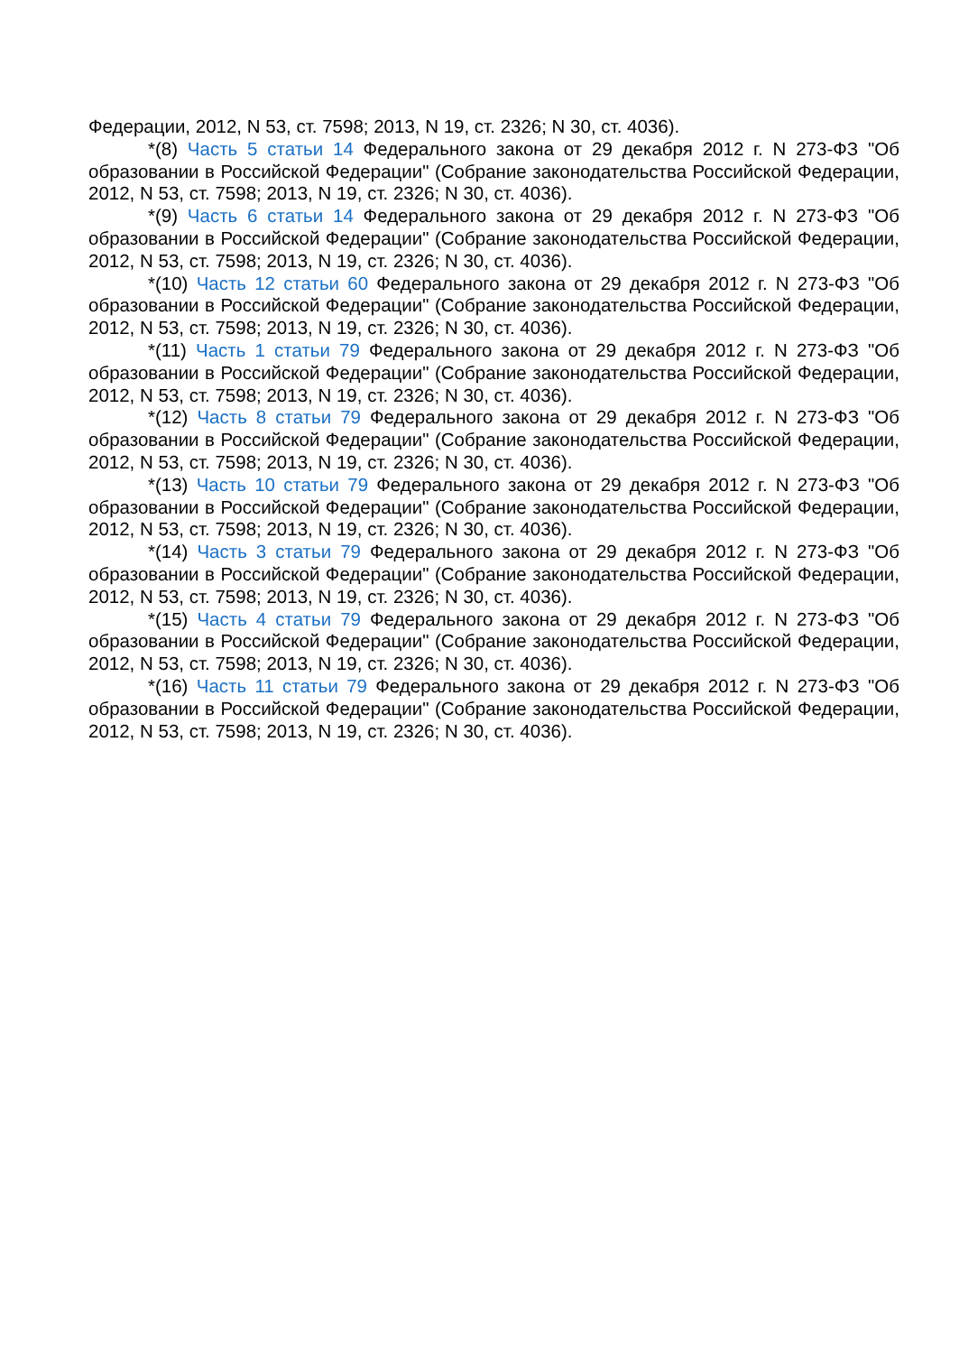Федерации, 2012, N 53, ст. 7598; 2013, N 19, ст. 2326; N 30, ст. 4036).
*(8) Часть 5 статьи 14 Федерального закона от 29 декабря 2012 г. N 273-ФЗ "Об образовании в Российской Федерации" (Собрание законодательства Российской Федерации, 2012, N 53, ст. 7598; 2013, N 19, ст. 2326; N 30, ст. 4036).
*(9) Часть 6 статьи 14 Федерального закона от 29 декабря 2012 г. N 273-ФЗ "Об образовании в Российской Федерации" (Собрание законодательства Российской Федерации, 2012, N 53, ст. 7598; 2013, N 19, ст. 2326; N 30, ст. 4036).
*(10) Часть 12 статьи 60 Федерального закона от 29 декабря 2012 г. N 273-ФЗ "Об образовании в Российской Федерации" (Собрание законодательства Российской Федерации, 2012, N 53, ст. 7598; 2013, N 19, ст. 2326; N 30, ст. 4036).
*(11) Часть 1 статьи 79 Федерального закона от 29 декабря 2012 г. N 273-ФЗ "Об образовании в Российской Федерации" (Собрание законодательства Российской Федерации, 2012, N 53, ст. 7598; 2013, N 19, ст. 2326; N 30, ст. 4036).
*(12) Часть 8 статьи 79 Федерального закона от 29 декабря 2012 г. N 273-ФЗ "Об образовании в Российской Федерации" (Собрание законодательства Российской Федерации, 2012, N 53, ст. 7598; 2013, N 19, ст. 2326; N 30, ст. 4036).
*(13) Часть 10 статьи 79 Федерального закона от 29 декабря 2012 г. N 273-ФЗ "Об образовании в Российской Федерации" (Собрание законодательства Российской Федерации, 2012, N 53, ст. 7598; 2013, N 19, ст. 2326; N 30, ст. 4036).
*(14) Часть 3 статьи 79 Федерального закона от 29 декабря 2012 г. N 273-ФЗ "Об образовании в Российской Федерации" (Собрание законодательства Российской Федерации, 2012, N 53, ст. 7598; 2013, N 19, ст. 2326; N 30, ст. 4036).
*(15) Часть 4 статьи 79 Федерального закона от 29 декабря 2012 г. N 273-ФЗ "Об образовании в Российской Федерации" (Собрание законодательства Российской Федерации, 2012, N 53, ст. 7598; 2013, N 19, ст. 2326; N 30, ст. 4036).
*(16) Часть 11 статьи 79 Федерального закона от 29 декабря 2012 г. N 273-ФЗ "Об образовании в Российской Федерации" (Собрание законодательства Российской Федерации, 2012, N 53, ст. 7598; 2013, N 19, ст. 2326; N 30, ст. 4036).